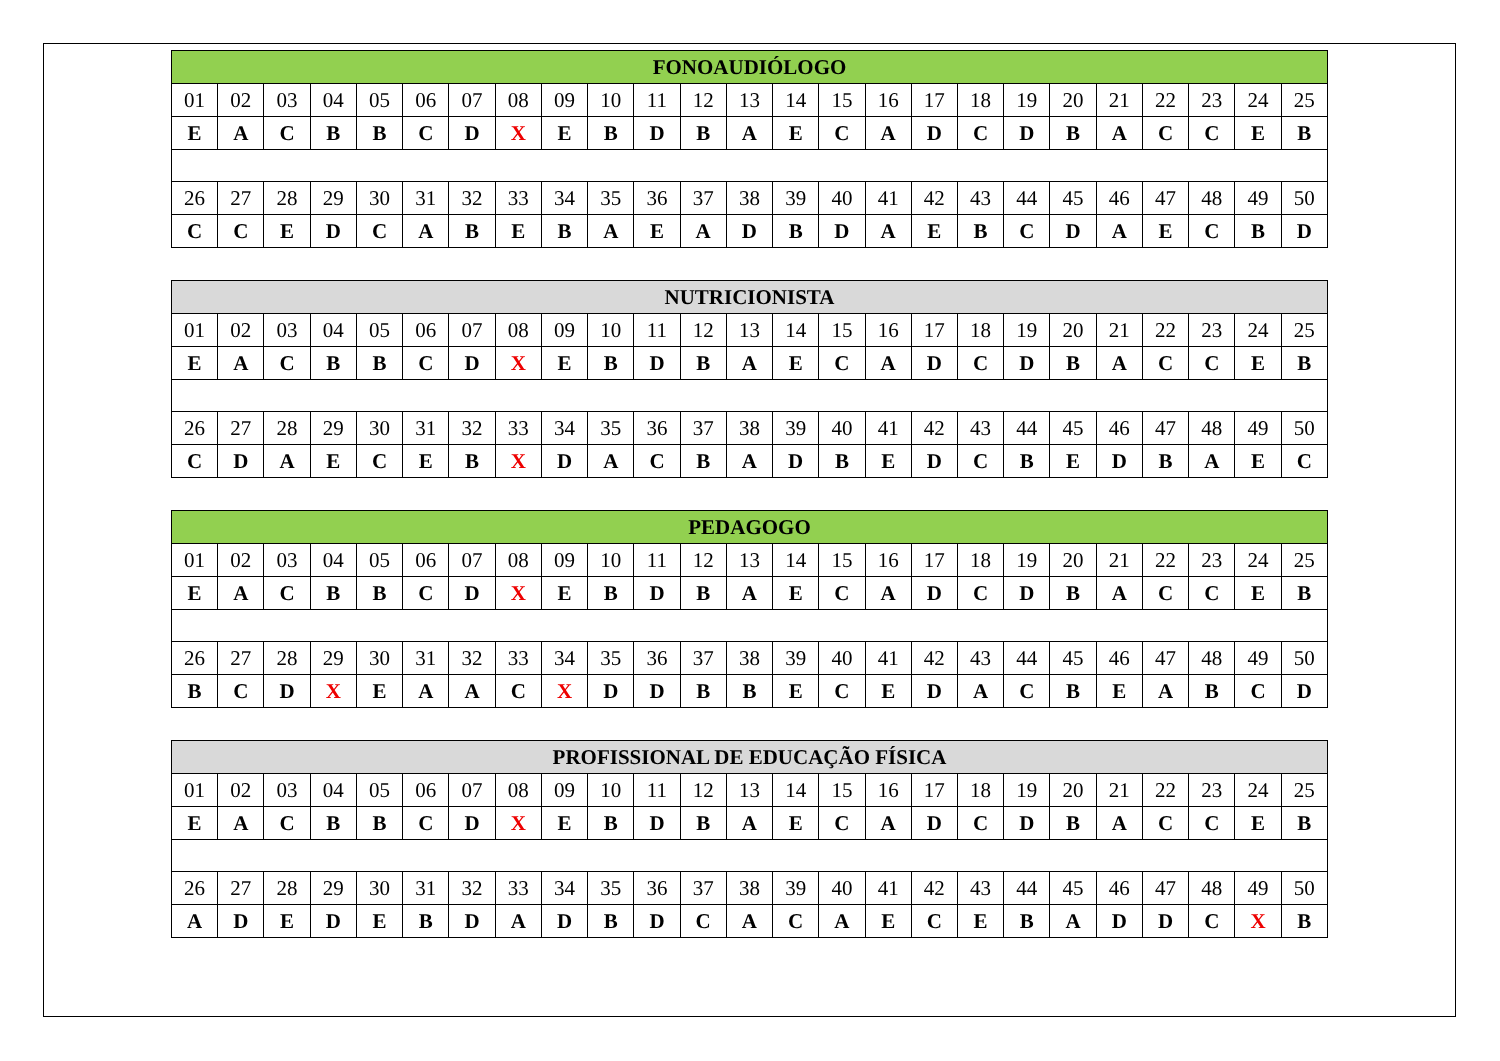| FONOAUDIÓLOGO | | | | | | | | | | | | | | | | | | | | | | | | |
| --- | --- | --- | --- | --- | --- | --- | --- | --- | --- | --- | --- | --- | --- | --- | --- | --- | --- | --- | --- | --- | --- | --- | --- | --- |
| 01 | 02 | 03 | 04 | 05 | 06 | 07 | 08 | 09 | 10 | 11 | 12 | 13 | 14 | 15 | 16 | 17 | 18 | 19 | 20 | 21 | 22 | 23 | 24 | 25 |
| E | A | C | B | B | C | D | X | E | B | D | B | A | E | C | A | D | C | D | B | A | C | C | E | B |
| 26 | 27 | 28 | 29 | 30 | 31 | 32 | 33 | 34 | 35 | 36 | 37 | 38 | 39 | 40 | 41 | 42 | 43 | 44 | 45 | 46 | 47 | 48 | 49 | 50 |
| C | C | E | D | C | A | B | E | B | A | E | A | D | B | D | A | E | B | C | D | A | E | C | B | D |
| NUTRICIONISTA | | | | | | | | | | | | | | | | | | | | | | | | |
| --- | --- | --- | --- | --- | --- | --- | --- | --- | --- | --- | --- | --- | --- | --- | --- | --- | --- | --- | --- | --- | --- | --- | --- | --- |
| 01 | 02 | 03 | 04 | 05 | 06 | 07 | 08 | 09 | 10 | 11 | 12 | 13 | 14 | 15 | 16 | 17 | 18 | 19 | 20 | 21 | 22 | 23 | 24 | 25 |
| E | A | C | B | B | C | D | X | E | B | D | B | A | E | C | A | D | C | D | B | A | C | C | E | B |
| 26 | 27 | 28 | 29 | 30 | 31 | 32 | 33 | 34 | 35 | 36 | 37 | 38 | 39 | 40 | 41 | 42 | 43 | 44 | 45 | 46 | 47 | 48 | 49 | 50 |
| C | D | A | E | C | E | B | X | D | A | C | B | A | D | B | E | D | C | B | E | D | B | A | E | C |
| PEDAGOGO | | | | | | | | | | | | | | | | | | | | | | | | |
| --- | --- | --- | --- | --- | --- | --- | --- | --- | --- | --- | --- | --- | --- | --- | --- | --- | --- | --- | --- | --- | --- | --- | --- | --- |
| 01 | 02 | 03 | 04 | 05 | 06 | 07 | 08 | 09 | 10 | 11 | 12 | 13 | 14 | 15 | 16 | 17 | 18 | 19 | 20 | 21 | 22 | 23 | 24 | 25 |
| E | A | C | B | B | C | D | X | E | B | D | B | A | E | C | A | D | C | D | B | A | C | C | E | B |
| 26 | 27 | 28 | 29 | 30 | 31 | 32 | 33 | 34 | 35 | 36 | 37 | 38 | 39 | 40 | 41 | 42 | 43 | 44 | 45 | 46 | 47 | 48 | 49 | 50 |
| B | C | D | X | E | A | A | C | X | D | D | B | B | E | C | E | D | A | C | B | E | A | B | C | D |
| PROFISSIONAL DE EDUCAÇÃO FÍSICA | | | | | | | | | | | | | | | | | | | | | | | | |
| --- | --- | --- | --- | --- | --- | --- | --- | --- | --- | --- | --- | --- | --- | --- | --- | --- | --- | --- | --- | --- | --- | --- | --- | --- |
| 01 | 02 | 03 | 04 | 05 | 06 | 07 | 08 | 09 | 10 | 11 | 12 | 13 | 14 | 15 | 16 | 17 | 18 | 19 | 20 | 21 | 22 | 23 | 24 | 25 |
| E | A | C | B | B | C | D | X | E | B | D | B | A | E | C | A | D | C | D | B | A | C | C | E | B |
| 26 | 27 | 28 | 29 | 30 | 31 | 32 | 33 | 34 | 35 | 36 | 37 | 38 | 39 | 40 | 41 | 42 | 43 | 44 | 45 | 46 | 47 | 48 | 49 | 50 |
| A | D | E | D | E | B | D | A | D | B | D | C | A | C | A | E | C | E | B | A | D | D | C | X | B |